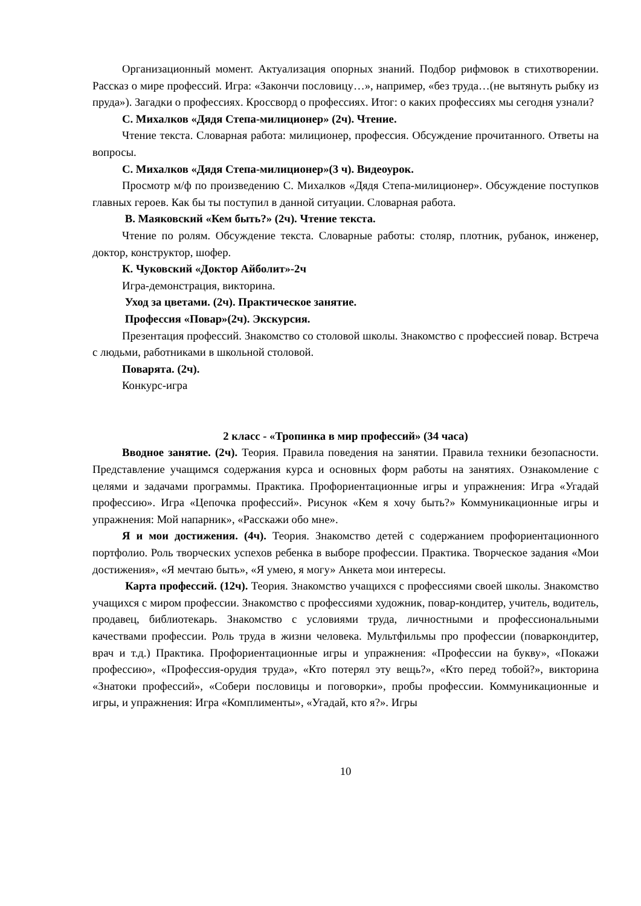Организационный момент. Актуализация опорных знаний. Подбор рифмовок в стихотворении. Рассказ о мире профессий. Игра: «Закончи пословицу…», например, «без труда…(не вытянуть рыбку из пруда»). Загадки о профессиях. Кроссворд о профессиях. Итог: о каких профессиях мы сегодня узнали?
С. Михалков «Дядя Степа-милиционер» (2ч). Чтение.
Чтение текста. Словарная работа: милиционер, профессия. Обсуждение прочитанного. Ответы на вопросы.
С. Михалков «Дядя Степа-милиционер»(3 ч). Видеоурок.
Просмотр м/ф по произведению С. Михалков «Дядя Степа-милиционер». Обсуждение поступков главных героев. Как бы ты поступил в данной ситуации. Словарная работа.
В. Маяковский «Кем быть?» (2ч). Чтение текста.
Чтение по ролям. Обсуждение текста. Словарные работы: столяр, плотник, рубанок, инженер, доктор, конструктор, шофер.
К. Чуковский «Доктор Айболит»-2ч
Игра-демонстрация, викторина.
Уход за цветами. (2ч). Практическое занятие.
Профессия «Повар»(2ч). Экскурсия.
Презентация профессий. Знакомство со столовой школы. Знакомство с профессией повар. Встреча с людьми, работниками в школьной столовой.
Поварята. (2ч).
Конкурс-игра
2 класс - «Тропинка в мир профессий» (34 часа)
Вводное занятие. (2ч). Теория. Правила поведения на занятии. Правила техники безопасности. Представление учащимся содержания курса и основных форм работы на занятиях. Ознакомление с целями и задачами программы. Практика. Профориентационные игры и упражнения: Игра «Угадай профессию». Игра «Цепочка профессий». Рисунок «Кем я хочу быть?» Коммуникационные игры и упражнения: Мой напарник», «Расскажи обо мне».
Я и мои достижения. (4ч). Теория. Знакомство детей с содержанием профориентационного портфолио. Роль творческих успехов ребенка в выборе профессии. Практика. Творческое задания «Мои достижения», «Я мечтаю быть», «Я умею, я могу» Анкета мои интересы.
Карта профессий. (12ч). Теория. Знакомство учащихся с профессиями своей школы. Знакомство учащихся с миром профессии. Знакомство с профессиями художник, повар-кондитер, учитель, водитель, продавец, библиотекарь. Знакомство с условиями труда, личностными и профессиональными качествами профессии. Роль труда в жизни человека. Мультфильмы про профессии (поваркондитер, врач и т.д.) Практика. Профориентационные игры и упражнения: «Профессии на букву», «Покажи профессию», «Профессия-орудия труда», «Кто потерял эту вещь?», «Кто перед тобой?», викторина «Знатоки профессий», «Собери пословицы и поговорки», пробы профессии. Коммуникационные и игры, и упражнения: Игра «Комплименты», «Угадай, кто я?». Игры
10